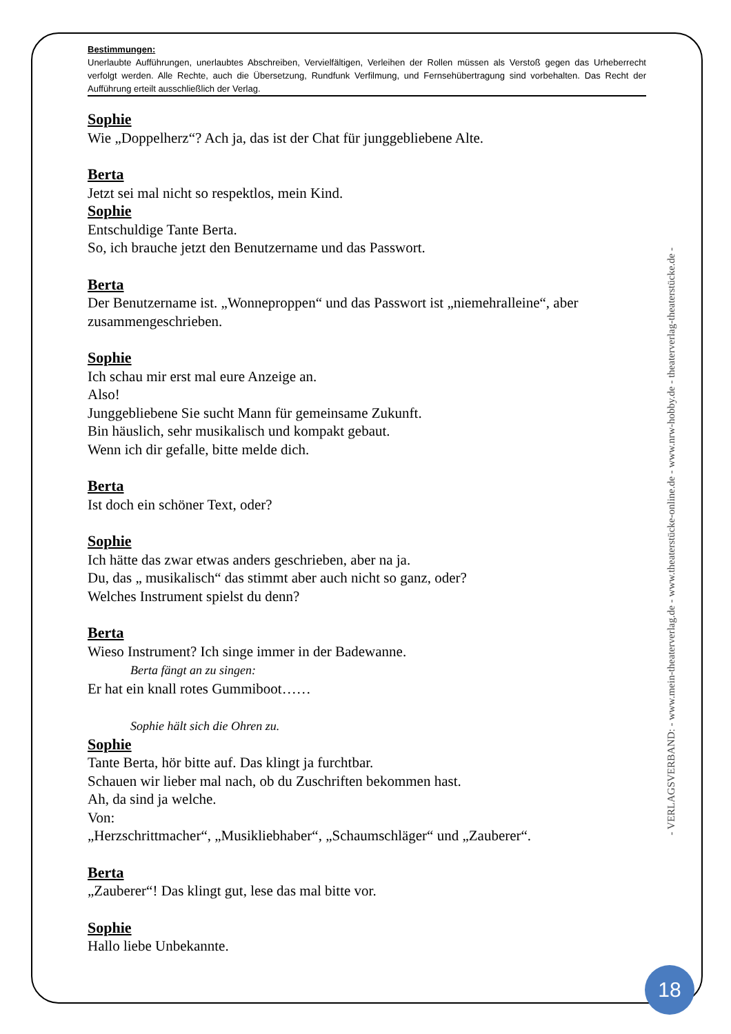Bestimmungen:
Unerlaubte Aufführungen, unerlaubtes Abschreiben, Vervielfältigen, Verleihen der Rollen müssen als Verstoß gegen das Urheberrecht verfolgt werden. Alle Rechte, auch die Übersetzung, Rundfunk Verfilmung, und Fernsehübertragung sind vorbehalten. Das Recht der Aufführung erteilt ausschließlich der Verlag.
Sophie
Wie „Doppelherz“? Ach ja, das ist der Chat für junggebliebene Alte.
Berta
Jetzt sei mal nicht so respektlos, mein Kind.
Sophie
Entschuldige Tante Berta.
So, ich brauche jetzt den Benutzername und das Passwort.
Berta
Der Benutzername ist. „Wonneproppen“ und das Passwort ist „niemehralleine“, aber zusammengeschrieben.
Sophie
Ich schau mir erst mal eure Anzeige an.
Also!
Junggebliebene Sie sucht Mann für gemeinsame Zukunft.
Bin häuslich, sehr musikalisch und kompakt gebaut.
Wenn ich dir gefalle, bitte melde dich.
Berta
Ist doch ein schöner Text, oder?
Sophie
Ich hätte das zwar etwas anders geschrieben, aber na ja.
Du, das „ musikalisch“ das stimmt aber auch nicht so ganz, oder?
Welches Instrument spielst du denn?
Berta
Wieso Instrument? Ich singe immer in der Badewanne.
Berta fängt an zu singen:
Er hat ein knall rotes Gummiboot……
Sophie hält sich die Ohren zu.
Sophie
Tante Berta, hör bitte auf. Das klingt ja furchtbar.
Schauen wir lieber mal nach, ob du Zuschriften bekommen hast.
Ah, da sind ja welche.
Von:
„Herzschrittmacher“, „Musikliebhaber“, „Schaumschläger“ und „Zauberer“.
Berta
„Zauberer“! Das klingt gut, lese das mal bitte vor.
Sophie
Hallo liebe Unbekannte.
- VERLAGSVERBAND: - www.mein-theaterverlag.de - www.theaterstücke-online.de - www.nrw-hobby.de - theaterverlag-theaterstücke.de -
18